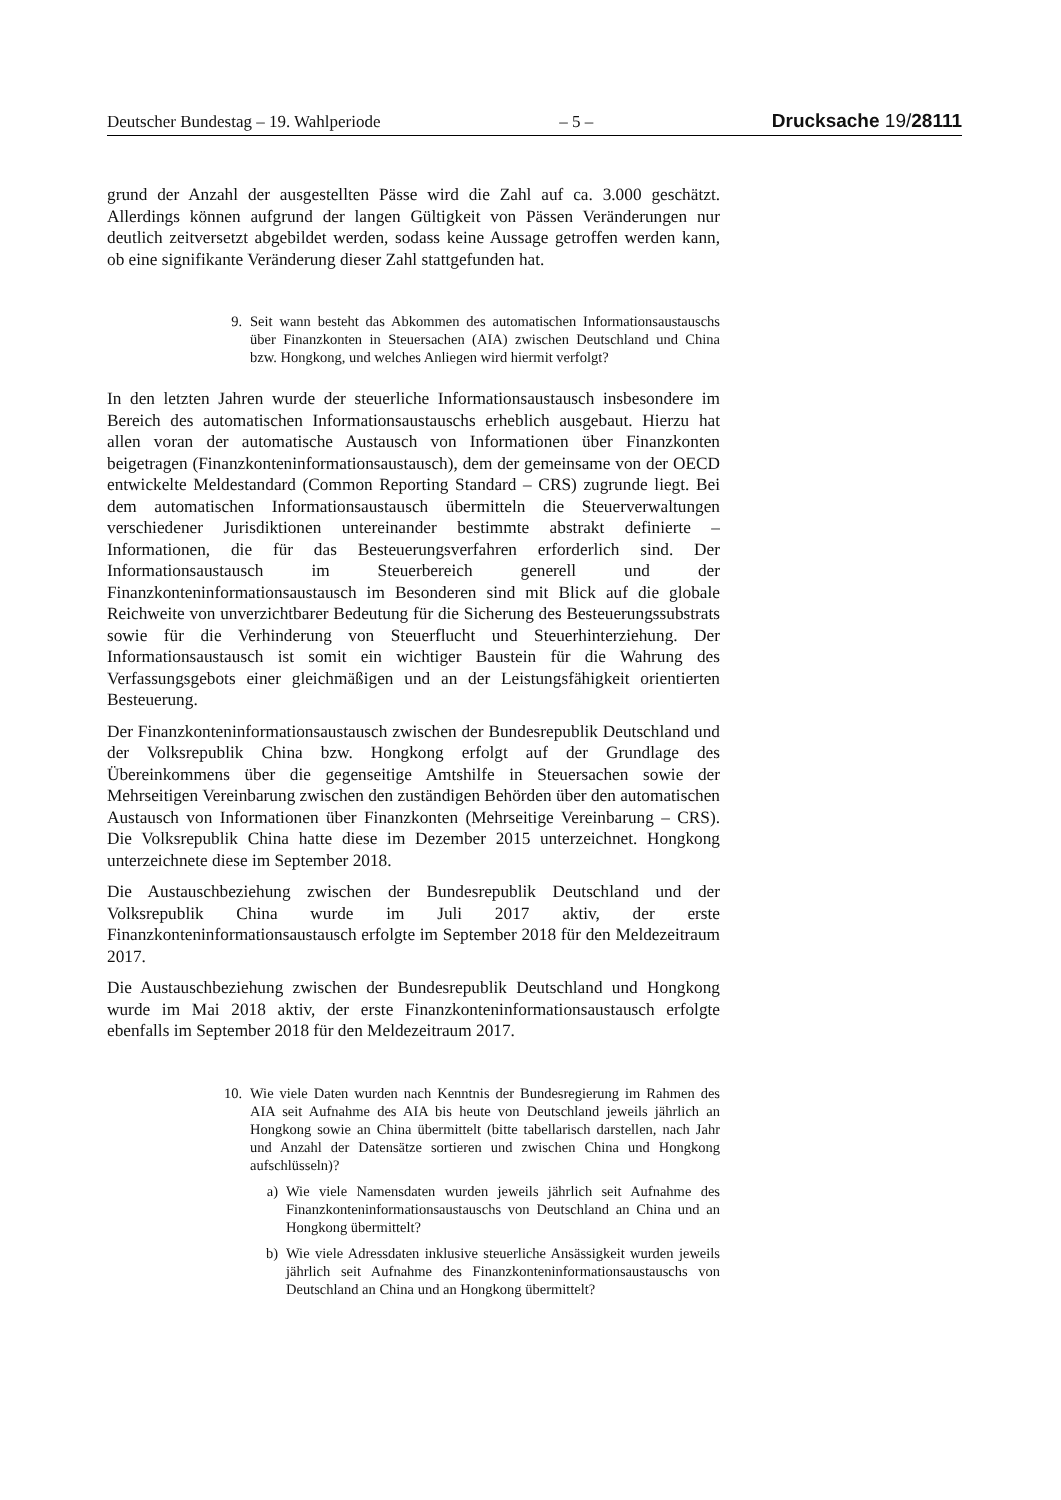Deutscher Bundestag – 19. Wahlperiode – 5 – Drucksache 19/28111
grund der Anzahl der ausgestellten Pässe wird die Zahl auf ca. 3.000 geschätzt. Allerdings können aufgrund der langen Gültigkeit von Pässen Veränderungen nur deutlich zeitversetzt abgebildet werden, sodass keine Aussage getroffen werden kann, ob eine signifikante Veränderung dieser Zahl stattgefunden hat.
9. Seit wann besteht das Abkommen des automatischen Informationsaustauschs über Finanzkonten in Steuersachen (AIA) zwischen Deutschland und China bzw. Hongkong, und welches Anliegen wird hiermit verfolgt?
In den letzten Jahren wurde der steuerliche Informationsaustausch insbesondere im Bereich des automatischen Informationsaustauschs erheblich ausgebaut. Hierzu hat allen voran der automatische Austausch von Informationen über Finanzkonten beigetragen (Finanzkonteninformationsaustausch), dem der gemeinsame von der OECD entwickelte Meldestandard (Common Reporting Standard – CRS) zugrunde liegt. Bei dem automatischen Informationsaustausch übermitteln die Steuerverwaltungen verschiedener Jurisdiktionen untereinander bestimmte abstrakt definierte – Informationen, die für das Besteuerungsverfahren erforderlich sind. Der Informationsaustausch im Steuerbereich generell und der Finanzkonteninformationsaustausch im Besonderen sind mit Blick auf die globale Reichweite von unverzichtbarer Bedeutung für die Sicherung des Besteuerungssubstrats sowie für die Verhinderung von Steuerflucht und Steuerhinterziehung. Der Informationsaustausch ist somit ein wichtiger Baustein für die Wahrung des Verfassungsgebots einer gleichmäßigen und an der Leistungsfähigkeit orientierten Besteuerung.
Der Finanzkonteninformationsaustausch zwischen der Bundesrepublik Deutschland und der Volksrepublik China bzw. Hongkong erfolgt auf der Grundlage des Übereinkommens über die gegenseitige Amtshilfe in Steuersachen sowie der Mehrseitigen Vereinbarung zwischen den zuständigen Behörden über den automatischen Austausch von Informationen über Finanzkonten (Mehrseitige Vereinbarung – CRS). Die Volksrepublik China hatte diese im Dezember 2015 unterzeichnet. Hongkong unterzeichnete diese im September 2018.
Die Austauschbeziehung zwischen der Bundesrepublik Deutschland und der Volksrepublik China wurde im Juli 2017 aktiv, der erste Finanzkonteninformationsaustausch erfolgte im September 2018 für den Meldezeitraum 2017.
Die Austauschbeziehung zwischen der Bundesrepublik Deutschland und Hongkong wurde im Mai 2018 aktiv, der erste Finanzkonteninformationsaustausch erfolgte ebenfalls im September 2018 für den Meldezeitraum 2017.
10. Wie viele Daten wurden nach Kenntnis der Bundesregierung im Rahmen des AIA seit Aufnahme des AIA bis heute von Deutschland jeweils jährlich an Hongkong sowie an China übermittelt (bitte tabellarisch darstellen, nach Jahr und Anzahl der Datensätze sortieren und zwischen China und Hongkong aufschlüsseln)?
a) Wie viele Namensdaten wurden jeweils jährlich seit Aufnahme des Finanzkonteninformationsaustauschs von Deutschland an China und an Hongkong übermittelt?
b) Wie viele Adressdaten inklusive steuerliche Ansässigkeit wurden jeweils jährlich seit Aufnahme des Finanzkonteninformationsaustauschs von Deutschland an China und an Hongkong übermittelt?